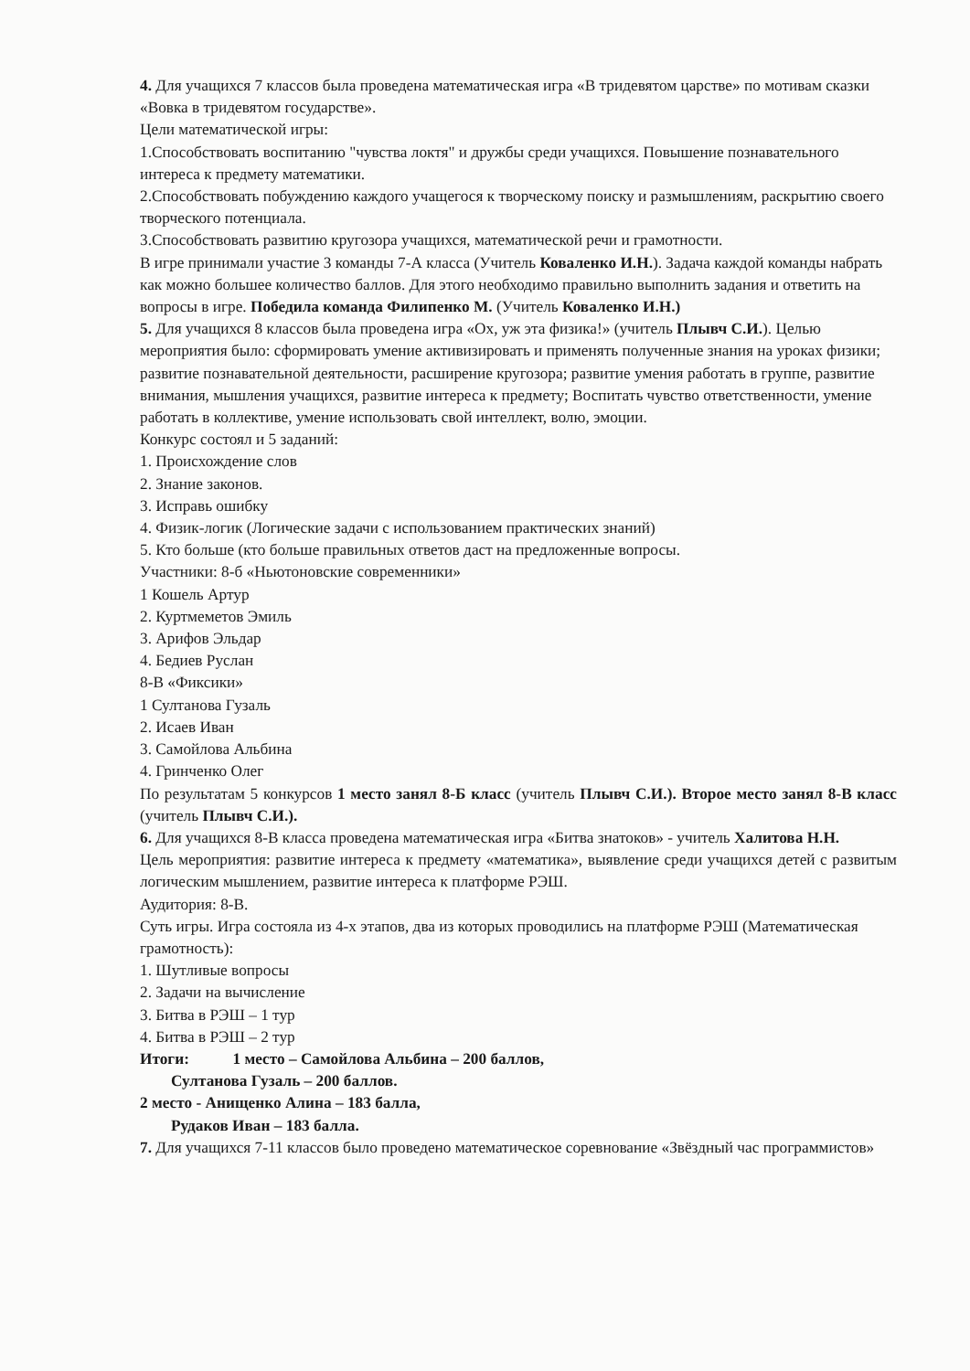4. Для учащихся 7 классов была проведена математическая игра «В тридевятом царстве» по мотивам сказки «Вовка в тридевятом государстве».
Цели математической игры:
1.Способствовать воспитанию "чувства локтя" и дружбы среди учащихся. Повышение познавательного интереса к предмету математики.
2.Способствовать побуждению каждого учащегося к творческому поиску и размышлениям, раскрытию своего творческого потенциала.
3.Способствовать развитию кругозора учащихся, математической речи и грамотности.
В игре принимали участие 3 команды 7-А класса (Учитель Коваленко И.Н.). Задача каждой команды набрать как можно большее количество баллов. Для этого необходимо правильно выполнить задания и ответить на вопросы в игре. Победила команда Филипенко М. (Учитель Коваленко И.Н.)
5. Для учащихся 8 классов была проведена игра «Ох, уж эта физика!» (учитель Плывч С.И.). Целью мероприятия было: сформировать умение активизировать и применять полученные знания на уроках физики; развитие познавательной деятельности, расширение кругозора; развитие умения работать в группе, развитие внимания, мышления учащихся, развитие интереса к предмету; Воспитать чувство ответственности, умение работать в коллективе, умение использовать свой интеллект, волю, эмоции.
Конкурс состоял и 5 заданий:
1. Происхождение слов
2. Знание законов.
3. Исправь ошибку
4. Физик-логик (Логические задачи с использованием практических знаний)
5. Кто больше (кто больше правильных ответов даст на предложенные вопросы.
Участники: 8-б «Ньютоновские современники»
1 Кошель Артур
2. Куртмеметов Эмиль
3. Арифов Эльдар
4. Бедиев Руслан
8-В «Фиксики»
1 Султанова Гузаль
2. Исаев Иван
3. Самойлова Альбина
4. Гринченко Олег
По результатам 5 конкурсов 1 место занял 8-Б класс (учитель Плывч С.И.). Второе место занял 8-В класс (учитель Плывч С.И.).
6. Для учащихся 8-В класса проведена математическая игра «Битва знатоков» - учитель Халитова Н.Н.
Цель мероприятия: развитие интереса к предмету «математика», выявление среди учащихся детей с развитым логическим мышлением, развитие интереса к платформе РЭШ.
Аудитория: 8-В.
Суть игры. Игра состояла из 4-х этапов, два из которых проводились на платформе РЭШ (Математическая грамотность):
1. Шутливые вопросы
2. Задачи на вычисление
3. Битва в РЭШ – 1 тур
4. Битва в РЭШ – 2 тур
Итоги: 1 место – Самойлова Альбина – 200 баллов,
Султанова Гузаль – 200 баллов.
2 место - Анищенко Алина – 183 балла,
Рудаков Иван – 183 балла.
7. Для учащихся 7-11 классов было проведено математическое соревнование «Звёздный час программистов»